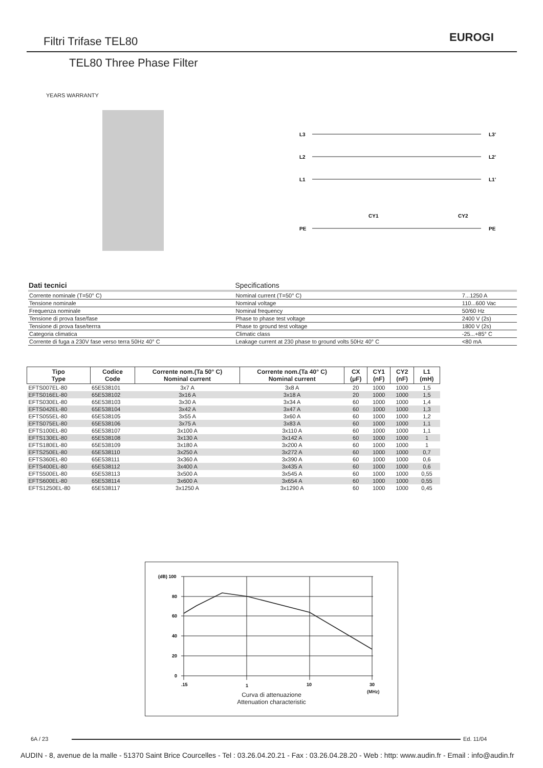Filtri Trifase TEL80
TEL80 Three Phase Filter
EUROGI
YEARS WARRANTY
L3
L2
L1
PE
L3'
L2'
L1'
PE
CY1
CY2
| Dati tecnici | Specifications | |
| --- | --- | --- |
| Corrente nominale (T=50° C) | Nominal current (T=50° C) | 7...1250 A |
| Tensione nominale | Nominal voltage | 110...600 Vac |
| Frequenza nominale | Nominal frequency | 50/60 Hz |
| Tensione di prova fase/fase | Phase to phase test voltage | 2400 V (2s) |
| Tensione di prova fase/terrra | Phase to ground test voltage | 1800 V (2s) |
| Categoria climatica | Climatic class | -25...+85° C |
| Corrente di fuga a 230V fase verso terra 50Hz 40° C | Leakage current at 230 phase to ground volts 50Hz 40° C | <80 mA |
| Tipo Type | Codice Code | Corrente nom.(Ta 50° C) Nominal current | Corrente nom.(Ta 40° C) Nominal current | CX (μF) | CY1 (nF) | CY2 (nF) | L1 (mH) |
| --- | --- | --- | --- | --- | --- | --- | --- |
| EFTS007EL-80 | 65E538101 | 3x7 A | 3x8 A | 20 | 1000 | 1000 | 1,5 |
| EFTS016EL-80 | 65E538102 | 3x16 A | 3x18 A | 20 | 1000 | 1000 | 1,5 |
| EFTS030EL-80 | 65E538103 | 3x30 A | 3x34 A | 60 | 1000 | 1000 | 1,4 |
| EFTS042EL-80 | 65E538104 | 3x42 A | 3x47 A | 60 | 1000 | 1000 | 1,3 |
| EFTS055EL-80 | 65E538105 | 3x55 A | 3x60 A | 60 | 1000 | 1000 | 1,2 |
| EFTS075EL-80 | 65E538106 | 3x75 A | 3x83 A | 60 | 1000 | 1000 | 1,1 |
| EFTS100EL-80 | 65E538107 | 3x100 A | 3x110 A | 60 | 1000 | 1000 | 1,1 |
| EFTS130EL-80 | 65E538108 | 3x130 A | 3x142 A | 60 | 1000 | 1000 | 1 |
| EFTS180EL-80 | 65E538109 | 3x180 A | 3x200 A | 60 | 1000 | 1000 | 1 |
| EFTS250EL-80 | 65E538110 | 3x250 A | 3x272 A | 60 | 1000 | 1000 | 0,7 |
| EFTS360EL-80 | 65E538111 | 3x360 A | 3x390 A | 60 | 1000 | 1000 | 0,6 |
| EFTS400EL-80 | 65E538112 | 3x400 A | 3x435 A | 60 | 1000 | 1000 | 0,6 |
| EFTS500EL-80 | 65E538113 | 3x500 A | 3x545 A | 60 | 1000 | 1000 | 0,55 |
| EFTS600EL-80 | 65E538114 | 3x600 A | 3x654 A | 60 | 1000 | 1000 | 0,55 |
| EFTS1250EL-80 | 65E538117 | 3x1250 A | 3x1290 A | 60 | 1000 | 1000 | 0,45 |
(dB) 100
80
60
40
20
0
.15
1
10
30
(MHz)
Curva di attenuazione
Attenuation characteristic
6A / 23 Ed. 11/04
AUDIN - 8, avenue de la malle - 51370 Saint Brice Courcelles - Tel : 03.26.04.20.21 - Fax : 03.26.04.28.20 - Web : http: www.audin.fr - Email : info@audin.fr